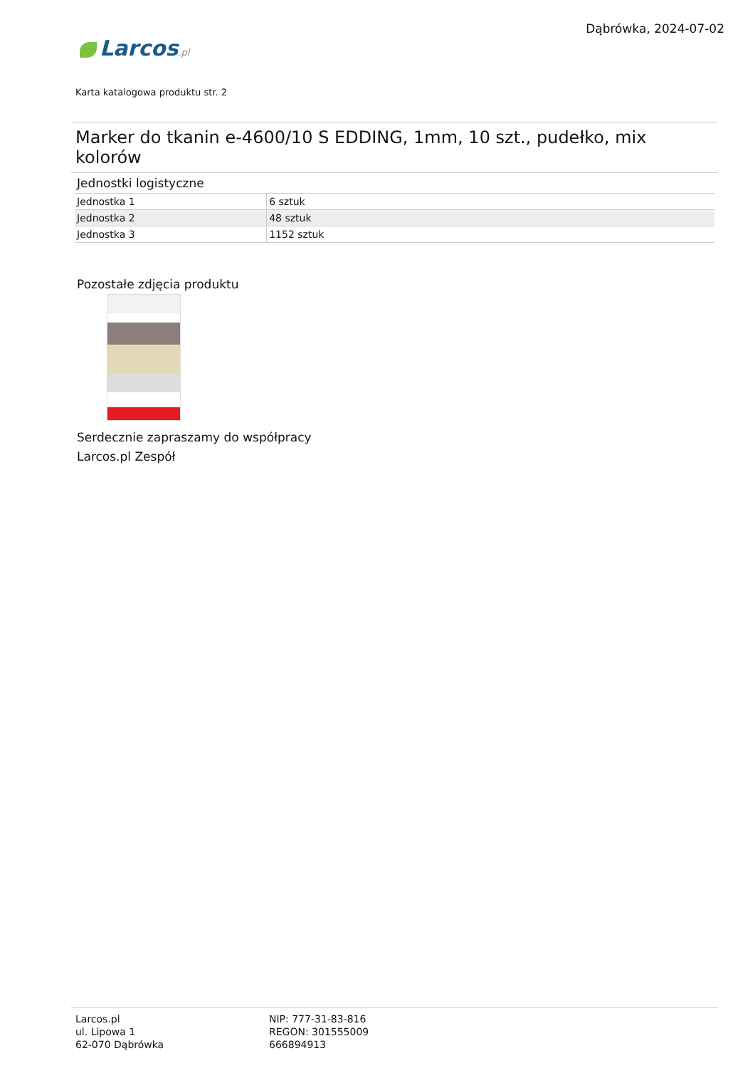Dąbrówka, 2024-07-02
Larcos.pl
Karta katalogowa produktu str. 2
Marker do tkanin e-4600/10 S EDDING, 1mm, 10 szt., pudełko, mix kolorów
Jednostki logistyczne
| Jednostka 1 | 6 sztuk |
| Jednostka 2 | 48 sztuk |
| Jednostka 3 | 1152 sztuk |
Pozostałe zdjęcia produktu
Serdecznie zapraszamy do współpracy
Larcos.pl Zespół
Larcos.pl
ul. Lipowa 1
62-070 Dąbrówka
NIP: 777-31-83-816
REGON: 301555009
666894913